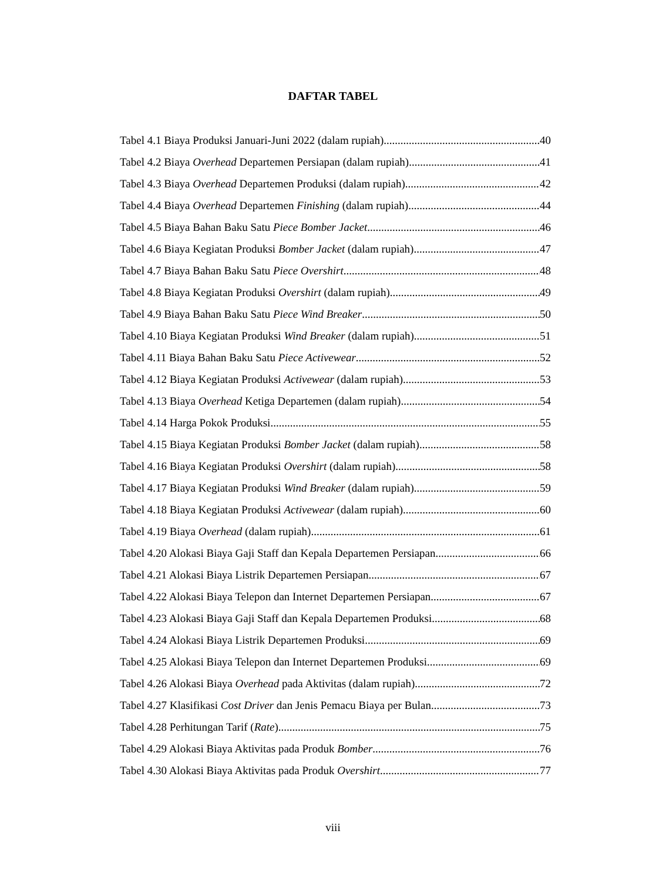DAFTAR TABEL
Tabel 4.1 Biaya Produksi Januari-Juni 2022 (dalam rupiah) 40
Tabel 4.2 Biaya Overhead Departemen Persiapan (dalam rupiah) 41
Tabel 4.3 Biaya Overhead Departemen Produksi (dalam rupiah) 42
Tabel 4.4 Biaya Overhead Departemen Finishing (dalam rupiah) 44
Tabel 4.5 Biaya Bahan Baku Satu Piece Bomber Jacket 46
Tabel 4.6 Biaya Kegiatan Produksi Bomber Jacket (dalam rupiah) 47
Tabel 4.7 Biaya Bahan Baku Satu Piece Overshirt 48
Tabel 4.8 Biaya Kegiatan Produksi Overshirt (dalam rupiah) 49
Tabel 4.9 Biaya Bahan Baku Satu Piece Wind Breaker 50
Tabel 4.10 Biaya Kegiatan Produksi Wind Breaker (dalam rupiah) 51
Tabel 4.11 Biaya Bahan Baku Satu Piece Activewear 52
Tabel 4.12 Biaya Kegiatan Produksi Activewear (dalam rupiah) 53
Tabel 4.13 Biaya Overhead Ketiga Departemen (dalam rupiah) 54
Tabel 4.14 Harga Pokok Produksi 55
Tabel 4.15 Biaya Kegiatan Produksi Bomber Jacket (dalam rupiah) 58
Tabel 4.16 Biaya Kegiatan Produksi Overshirt (dalam rupiah) 58
Tabel 4.17 Biaya Kegiatan Produksi Wind Breaker (dalam rupiah) 59
Tabel 4.18 Biaya Kegiatan Produksi Activewear (dalam rupiah) 60
Tabel 4.19 Biaya Overhead (dalam rupiah) 61
Tabel 4.20 Alokasi Biaya Gaji Staff dan Kepala Departemen Persiapan 66
Tabel 4.21 Alokasi Biaya Listrik Departemen Persiapan 67
Tabel 4.22 Alokasi Biaya Telepon dan Internet Departemen Persiapan 67
Tabel 4.23 Alokasi Biaya Gaji Staff dan Kepala Departemen Produksi 68
Tabel 4.24 Alokasi Biaya Listrik Departemen Produksi 69
Tabel 4.25 Alokasi Biaya Telepon dan Internet Departemen Produksi 69
Tabel 4.26 Alokasi Biaya Overhead pada Aktivitas (dalam rupiah) 72
Tabel 4.27 Klasifikasi Cost Driver dan Jenis Pemacu Biaya per Bulan 73
Tabel 4.28 Perhitungan Tarif (Rate) 75
Tabel 4.29 Alokasi Biaya Aktivitas pada Produk Bomber 76
Tabel 4.30 Alokasi Biaya Aktivitas pada Produk Overshirt 77
viii